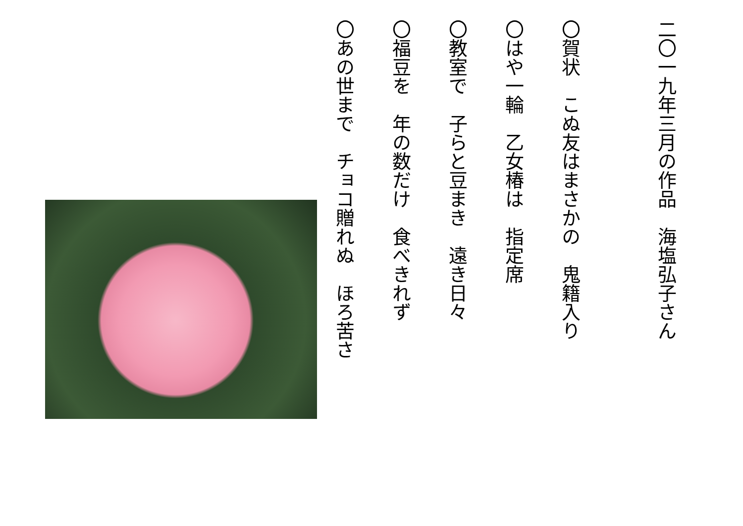二〇一九年三月の作品　海塩弘子さん
〇賀状　こぬ友はまさかの　鬼籍入り
〇はや一輪　乙女椿は　指定席
〇教室で　子らと豆まき　遠き日々
〇福豆を　年の数だけ　食べきれず
〇あの世まで　チョコ贈れぬ　ほろ苦さ